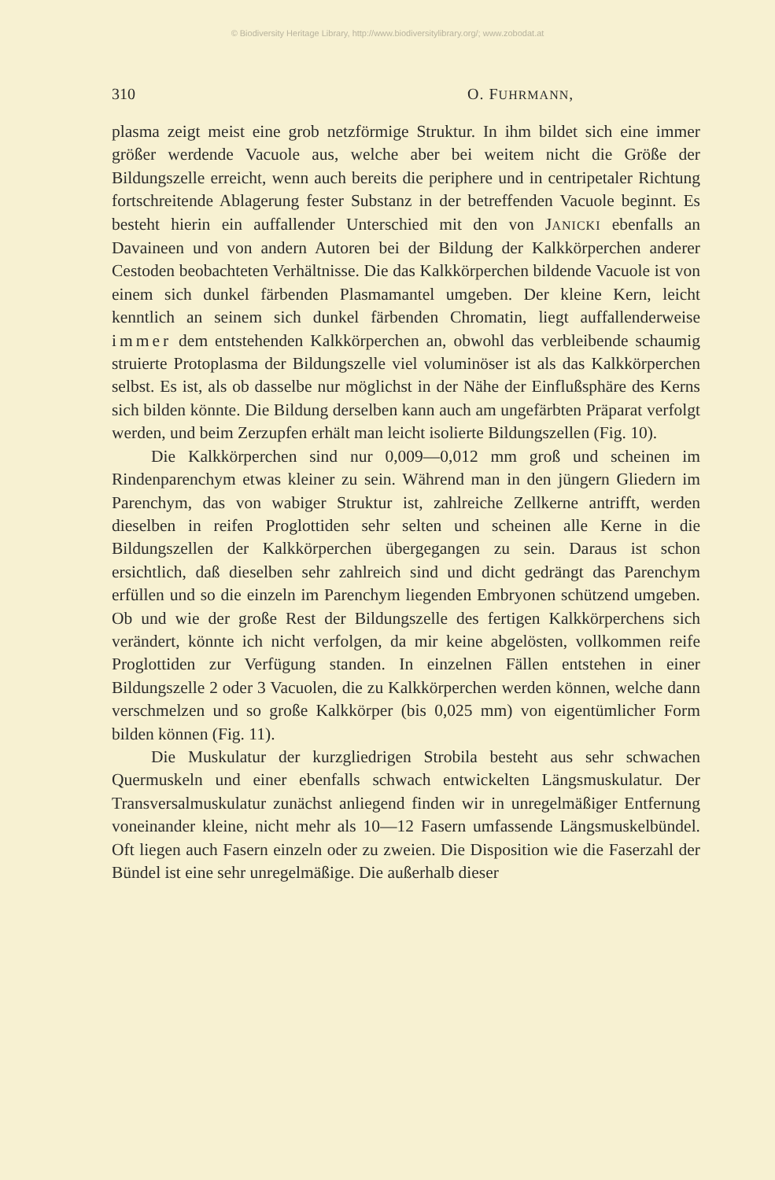© Biodiversity Heritage Library, http://www.biodiversitylibrary.org/; www.zobodat.at
310 O. FUHRMANN,
plasma zeigt meist eine grob netzförmige Struktur. In ihm bildet sich eine immer größer werdende Vacuole aus, welche aber bei weitem nicht die Größe der Bildungszelle erreicht, wenn auch bereits die periphere und in centripetaler Richtung fortschreitende Ablagerung fester Substanz in der betreffenden Vacuole beginnt. Es besteht hierin ein auffallender Unterschied mit den von JANICKI ebenfalls an Davaineen und von andern Autoren bei der Bildung der Kalkkörperchen anderer Cestoden beobachteten Verhältnisse. Die das Kalkkörperchen bildende Vacuole ist von einem sich dunkel färbenden Plasmamantel umgeben. Der kleine Kern, leicht kenntlich an seinem sich dunkel färbenden Chromatin, liegt auffallenderweise immer dem entstehenden Kalkkörperchen an, obwohl das verbleibende schaumig struierte Protoplasma der Bildungszelle viel voluminöser ist als das Kalkkörperchen selbst. Es ist, als ob dasselbe nur möglichst in der Nähe der Einflußsphäre des Kerns sich bilden könnte. Die Bildung derselben kann auch am ungefärbten Präparat verfolgt werden, und beim Zerzupfen erhält man leicht isolierte Bildungszellen (Fig. 10).
Die Kalkkörperchen sind nur 0,009—0,012 mm groß und scheinen im Rindenparenchym etwas kleiner zu sein. Während man in den jüngern Gliedern im Parenchym, das von wabiger Struktur ist, zahlreiche Zellkerne antrifft, werden dieselben in reifen Proglottiden sehr selten und scheinen alle Kerne in die Bildungszellen der Kalkkörperchen übergegangen zu sein. Daraus ist schon ersichtlich, daß dieselben sehr zahlreich sind und dicht gedrängt das Parenchym erfüllen und so die einzeln im Parenchym liegenden Embryonen schützend umgeben. Ob und wie der große Rest der Bildungszelle des fertigen Kalkkörperchens sich verändert, könnte ich nicht verfolgen, da mir keine abgelösten, vollkommen reife Proglottiden zur Verfügung standen. In einzelnen Fällen entstehen in einer Bildungszelle 2 oder 3 Vacuolen, die zu Kalkkörperchen werden können, welche dann verschmelzen und so große Kalkkörper (bis 0,025 mm) von eigentümlicher Form bilden können (Fig. 11).
Die Muskulatur der kurzgliedrigen Strobila besteht aus sehr schwachen Quermuskeln und einer ebenfalls schwach entwickelten Längsmuskulatur. Der Transversalmuskulatur zunächst anliegend finden wir in unregelmäßiger Entfernung voneinander kleine, nicht mehr als 10—12 Fasern umfassende Längsmuskelbündel. Oft liegen auch Fasern einzeln oder zu zweien. Die Disposition wie die Faserzahl der Bündel ist eine sehr unregelmäßige. Die außerhalb dieser